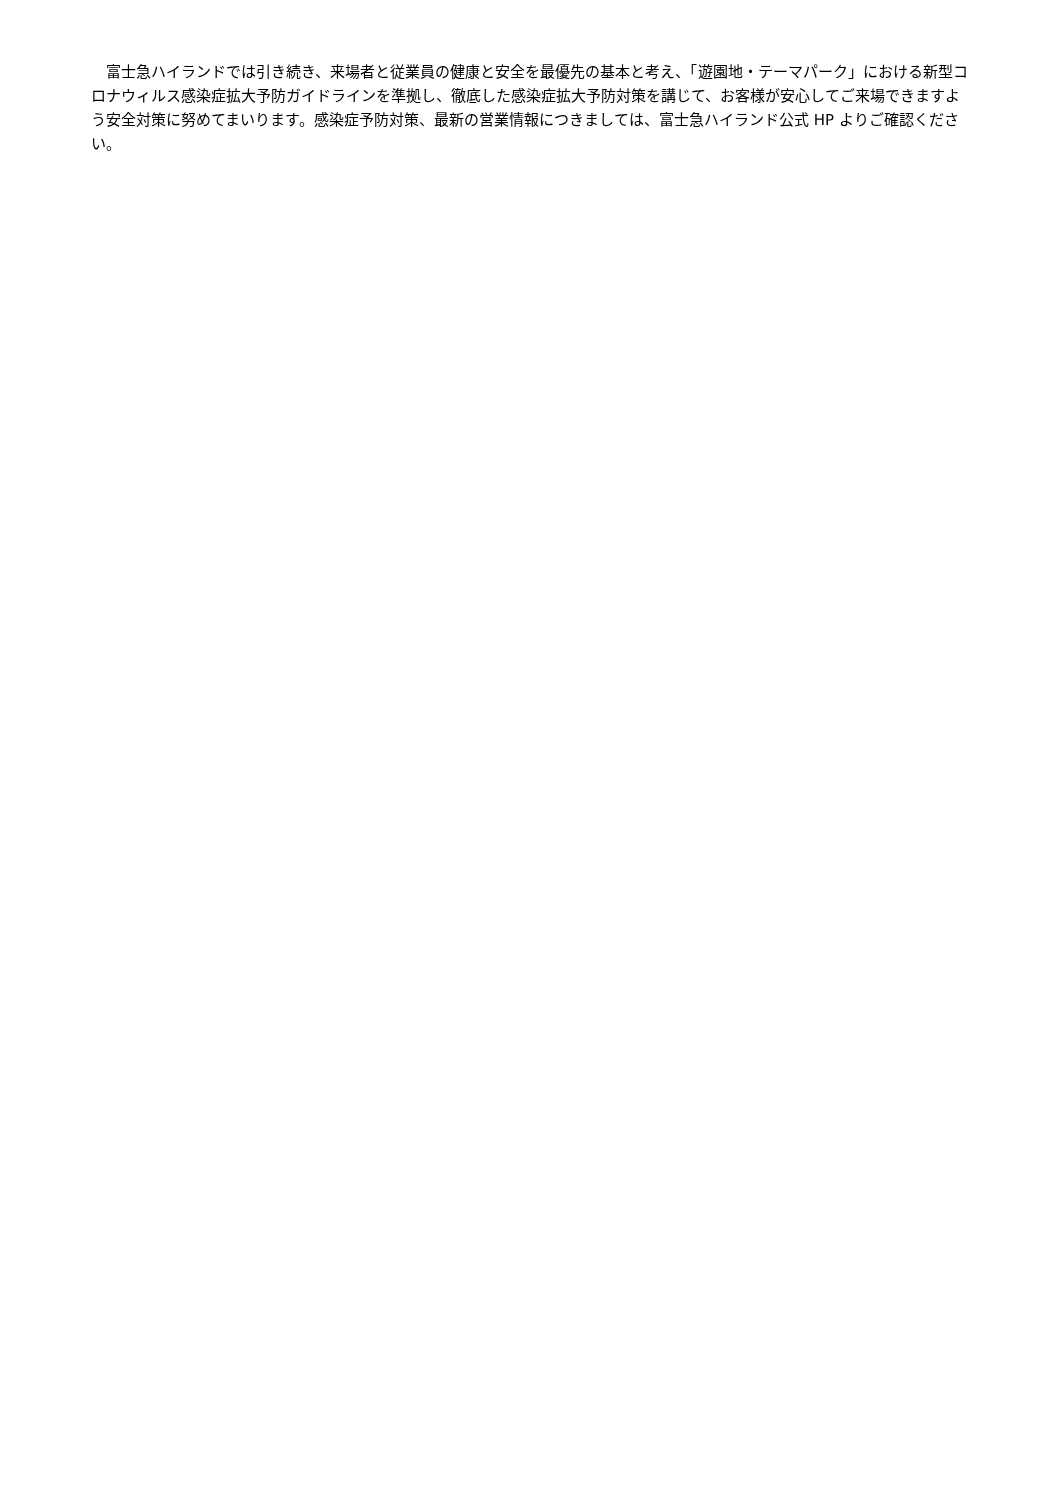富士急ハイランドでは引き続き、来場者と従業員の健康と安全を最優先の基本と考え、「遊園地・テーマパーク」における新型コロナウィルス感染症拡大予防ガイドラインを準拠し、徹底した感染症拡大予防対策を講じて、お客様が安心してご来場できますよう安全対策に努めてまいります。感染症予防対策、最新の営業情報につきましては、富士急ハイランド公式 HP よりご確認ください。